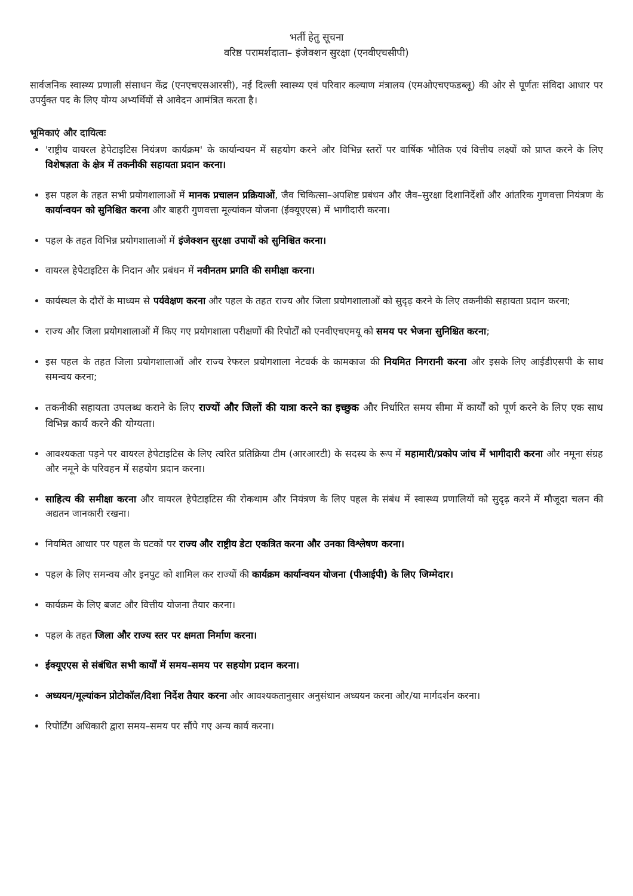भर्ती हेतु सूचना
वरिष्ठ परामर्शदाता– इंजेक्शन सुरक्षा (एनवीएचसीपी)
सार्वजनिक स्वास्थ्य प्रणाली संसाधन केंद्र (एनएचएसआरसी), नई दिल्ली स्वास्थ्य एवं परिवार कल्याण मंत्रालय (एमओएचएफडब्लू) की ओर से पूर्णतः संविदा आधार पर उपर्युक्त पद के लिए योग्य अभ्यर्थियों से आवेदन आमंत्रित करता है।
भूमिकाएं और दायित्वः
'राष्ट्रीय वायरल हेपेटाइटिस नियंत्रण कार्यक्रम' के कार्यान्वयन में सहयोग करने और विभिन्न स्तरों पर वार्षिक भौतिक एवं वित्तीय लक्ष्यों को प्राप्त करने के लिए विशेषज्ञता के क्षेत्र में तकनीकी सहायता प्रदान करना।
इस पहल के तहत सभी प्रयोगशालाओं में मानक प्रचालन प्रक्रियाओं, जैव चिकित्सा–अपशिष्ट प्रबंधन और जैव–सुरक्षा दिशानिर्देशों और आंतरिक गुणवत्ता नियंत्रण के कार्यान्वयन को सुनिश्चित करना और बाहरी गुणवत्ता मूल्यांकन योजना (ईक्यूएएस) में भागीदारी करना।
पहल के तहत विभिन्न प्रयोगशालाओं में इंजेक्शन सुरक्षा उपायों को सुनिश्चित करना।
वायरल हेपेटाइटिस के निदान और प्रबंधन में नवीनतम प्रगति की समीक्षा करना।
कार्यस्थल के दौरों के माध्यम से पर्यवेक्षण करना और पहल के तहत राज्य और जिला प्रयोगशालाओं को सुदृढ़ करने के लिए तकनीकी सहायता प्रदान करना;
राज्य और जिला प्रयोगशालाओं में किए गए प्रयोगशाला परीक्षणों की रिपोर्टों को एनवीएचएमयू को समय पर भेजना सुनिश्चित करना;
इस पहल के तहत जिला प्रयोगशालाओं और राज्य रेफरल प्रयोगशाला नेटवर्क के कामकाज की नियमित निगरानी करना और इसके लिए आईडीएसपी के साथ समन्वय करना;
तकनीकी सहायता उपलब्ध कराने के लिए राज्यों और जिलों की यात्रा करने का इच्छुक और निर्धारित समय सीमा में कार्यों को पूर्ण करने के लिए एक साथ विभिन्न कार्य करने की योग्यता।
आवश्यकता पड़ने पर वायरल हेपेटाइटिस के लिए त्वरित प्रतिक्रिया टीम (आरआरटी) के सदस्य के रूप में महामारी/प्रकोप जांच में भागीदारी करना और नमूना संग्रह और नमूने के परिवहन में सहयोग प्रदान करना।
साहित्य की समीक्षा करना और वायरल हेपेटाइटिस की रोकथाम और नियंत्रण के लिए पहल के संबंध में स्वास्थ्य प्रणालियों को सुदृढ़ करने में मौजूदा चलन की अद्यतन जानकारी रखना।
नियमित आधार पर पहल के घटकों पर राज्य और राष्ट्रीय डेटा एकत्रित करना और उनका विश्लेषण करना।
पहल के लिए समन्वय और इनपुट को शामिल कर राज्यों की कार्यक्रम कार्यान्वयन योजना (पीआईपी) के लिए जिम्मेदार।
कार्यक्रम के लिए बजट और वित्तीय योजना तैयार करना।
पहल के तहत जिला और राज्य स्तर पर क्षमता निर्माण करना।
ईक्यूएएस से संबंधित सभी कार्यों में समय–समय पर सहयोग प्रदान करना।
अध्ययन/मूल्यांकन प्रोटोकॉल/दिशा निर्देश तैयार करना और आवश्यकतानुसार अनुसंधान अध्ययन करना और/या मार्गदर्शन करना।
रिपोर्टिंग अधिकारी द्वारा समय–समय पर सौंपे गए अन्य कार्य करना।